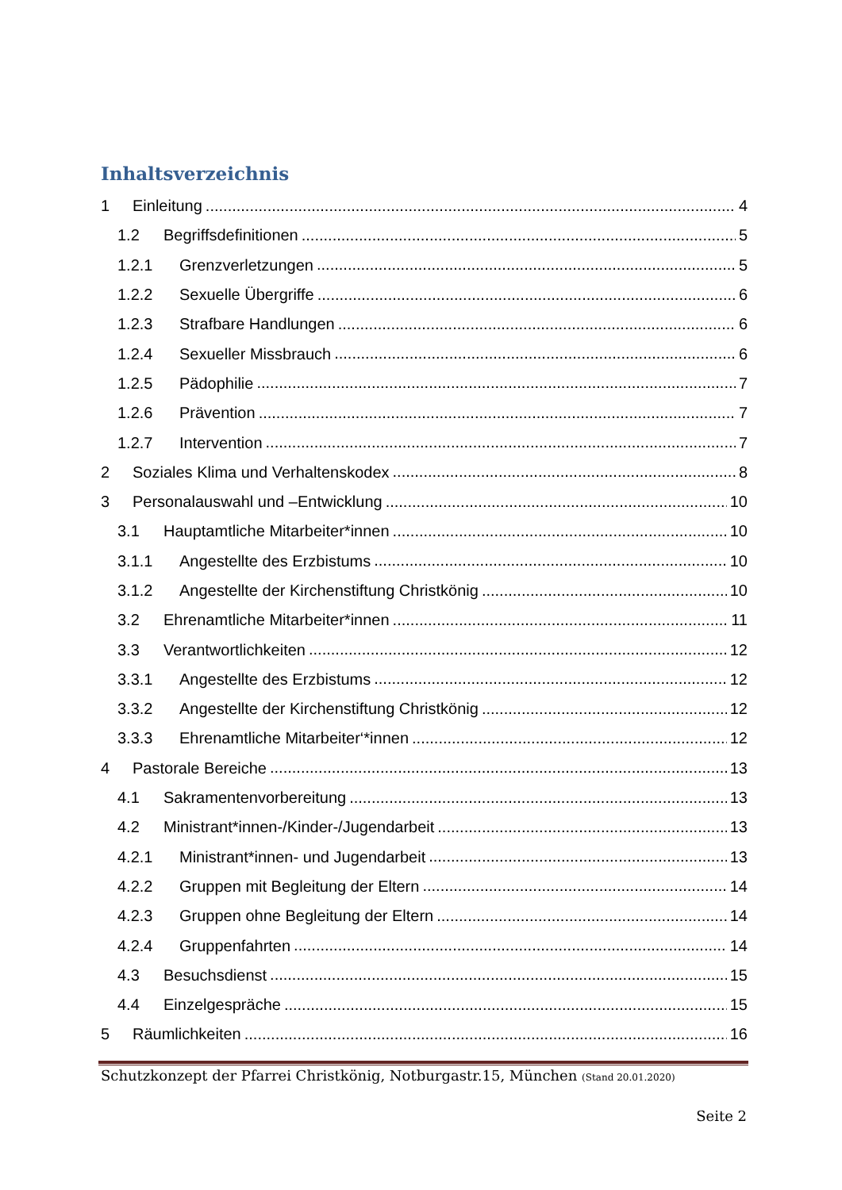Inhaltsverzeichnis
1 Einleitung 4
1.2 Begriffsdefinitionen 5
1.2.1 Grenzverletzungen 5
1.2.2 Sexuelle Übergriffe 6
1.2.3 Strafbare Handlungen 6
1.2.4 Sexueller Missbrauch 6
1.2.5 Pädophilie 7
1.2.6 Prävention 7
1.2.7 Intervention 7
2 Soziales Klima und Verhaltenskodex 8
3 Personalauswahl und –Entwicklung 10
3.1 Hauptamtliche Mitarbeiter*innen 10
3.1.1 Angestellte des Erzbistums 10
3.1.2 Angestellte der Kirchenstiftung Christkönig 10
3.2 Ehrenamtliche Mitarbeiter*innen 11
3.3 Verantwortlichkeiten 12
3.3.1 Angestellte des Erzbistums 12
3.3.2 Angestellte der Kirchenstiftung Christkönig 12
3.3.3 Ehrenamtliche Mitarbeiter‘*innen 12
4 Pastorale Bereiche 13
4.1 Sakramentenvorbereitung 13
4.2 Ministrant*innen-/Kinder-/Jugendarbeit 13
4.2.1 Ministrant*innen- und Jugendarbeit 13
4.2.2 Gruppen mit Begleitung der Eltern 14
4.2.3 Gruppen ohne Begleitung der Eltern 14
4.2.4 Gruppenfahrten 14
4.3 Besuchsdienst 15
4.4 Einzelgespräche 15
5 Räumlichkeiten 16
Schutzkonzept der Pfarrei Christkönig, Notburgastr.15, München (Stand 20.01.2020)
Seite 2